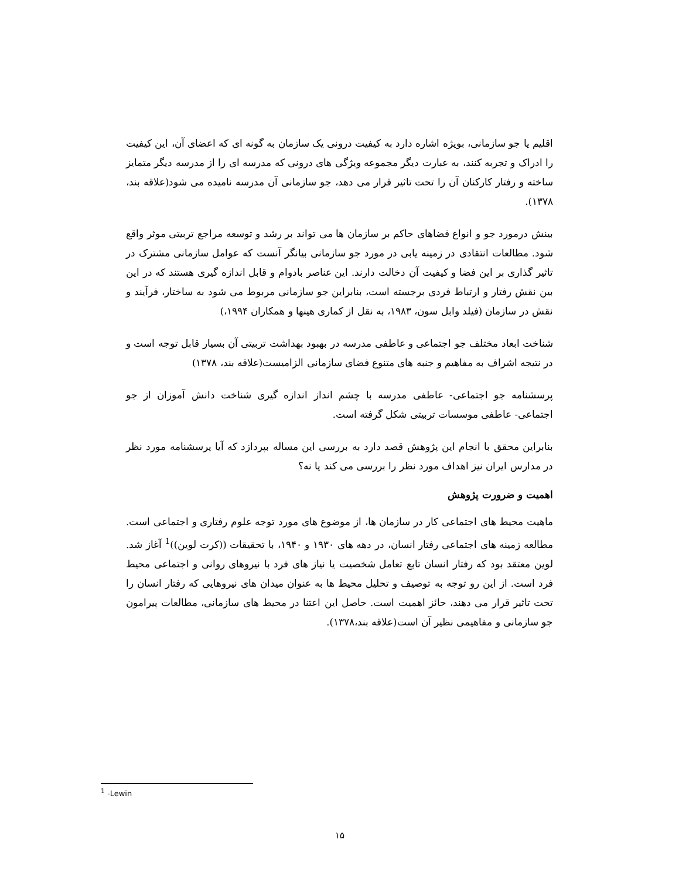اقلیم یا جو سازمانی، بویژه اشاره دارد به کیفیت درونی یک سازمان به گونه ای که اعضای آن، این کیفیت را ادراک و تجربه کنند، به عبارت دیگر مجموعه ویژگی های درونی که مدرسه ای را از مدرسه دیگر متمایز ساخته و رفتار کارکنان آن را تحت تاثیر قرار می دهد، جو سازمانی آن مدرسه نامیده می شود(علاقه بند، ۱۳۷۸).
بینش درمورد جو و انواع فضاهای حاکم بر سازمان ها می تواند بر رشد و توسعه مراجع تربیتی موثر واقع شود. مطالعات انتقادی در زمینه یابی در مورد جو سازمانی بیانگر آنست که عوامل سازمانی مشترک در تاثیر گذاری بر این فضا و کیفیت آن دخالت دارند. این عناصر بادوام و قابل اندازه گیری هستند که در این بین نقش رفتار و ارتباط فردی برجسته است، بنابراین جو سازمانی مربوط می شود به ساختار، فرآیند و نقش در سازمان (فیلد وابل سون، ۱۹۸۳، به نقل از کماری هینها و همکاران ۱۹۹۴،)
شناخت ابعاد مختلف جو اجتماعی و عاطفی مدرسه در بهبود بهداشت تربیتی آن بسیار قابل توجه است و در نتیجه اشراف به مفاهیم و جنبه های متنوع فضای سازمانی الزامیست(علاقه بند، ۱۳۷۸)
پرسشنامه جو اجتماعی- عاطفی مدرسه با چشم انداز اندازه گیری شناخت دانش آموزان از جو اجتماعی- عاطفی موسسات تربیتی شکل گرفته است.
بنابراین محقق با انجام این پژوهش قصد دارد به بررسی این مساله بپردازد که آیا پرسشنامه مورد نظر در مدارس ایران نیز اهداف مورد نظر را بررسی می کند یا نه؟
اهمیت و ضرورت پژوهش
ماهیت محیط های اجتماعی کار در سازمان ها، از موضوع های مورد توجه علوم رفتاری و اجتماعی است. مطالعه زمینه های اجتماعی رفتار انسان، در دهه های ۱۹۳۰ و ۱۹۴۰، با تحقیقات ((کرت لوین))<sup>1</sup> آغاز شد. لوین معتقد بود که رفتار انسان تابع تعامل شخصیت یا نیاز های فرد با نیروهای روانی و اجتماعی محیط فرد است. از این رو توجه به توصیف و تحلیل محیط ها به عنوان میدان های نیروهایی که رفتار انسان را تحت تاثیر قرار می دهند، حائز اهمیت است. حاصل این اعتنا در محیط های سازمانی، مطالعات پیرامون جو سازمانی و مفاهیمی نظیر آن است(علاقه بند،۱۳۷۸).
<sup>1</sup> -Lewin
۱۵